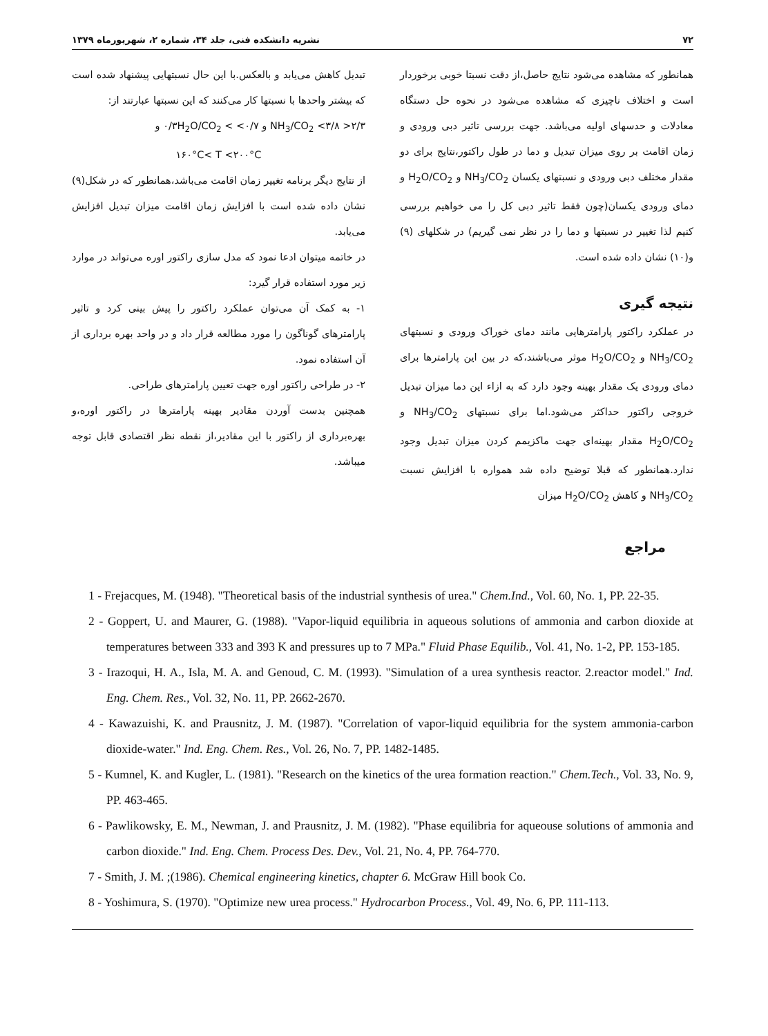۷۲ نشریه دانشکده فنی، جلد ۳۴، شماره ۲، شهریورماه ۱۳۷۹
همانطور که مشاهده می‌شود نتایج حاصل،از دقت نسبتا خوبی برخوردار است و اختلاف ناچیزی که مشاهده می‌شود در نحوه حل دستگاه معادلات و حدسهای اولیه می‌باشد. جهت بررسی تاثیر دبی ورودی و زمان اقامت بر روی میزان تبدیل و دما در طول راکتور،نتایج برای دو مقدار مختلف دبی ورودی و نسبتهای یکسان NH<sub>3</sub>/CO<sub>2</sub> و H<sub>2</sub>O/CO<sub>2</sub> و دمای ورودی یکسان(چون فقط تاثیر دبی کل را می خواهیم بررسی کنیم لذا تغییر در نسبتها و دما را در نظر نمی گیریم) در شکلهای (۹) و(۱۰) نشان داده شده است.
نتیجه گیری
در عملکرد راکتور پارامترهایی مانند دمای خوراک ورودی و نسبتهای NH<sub>3</sub>/CO<sub>2</sub> و H<sub>2</sub>O/CO<sub>2</sub> موثر می‌باشند،که در بین این پارامترها برای دمای ورودی یک مقدار بهینه وجود دارد که به ازاء این دما میزان تبدیل خروجی راکتور حداکثر می‌شود.اما برای نسبتهای NH<sub>3</sub>/CO<sub>2</sub> و H<sub>2</sub>O/CO<sub>2</sub> مقدار بهینه‌ای جهت ماکزیمم کردن میزان تبدیل وجود ندارد.همانطور که قبلا توضیح داده شد همواره با افزایش نسبت NH<sub>3</sub>/CO<sub>2</sub> و کاهش H<sub>2</sub>O/CO<sub>2</sub> میزان
تبدیل کاهش می‌یابد و بالعکس.با این حال نسبتهایی پیشنهاد شده است که بیشتر واحدها با نسبتها کار می‌کنند که این نسبتها عبارتند از:
۲/۳< NH<sub>3</sub>/CO<sub>2</sub> <۳/۸ و ۰/۳H<sub>2</sub>O/CO<sub>2</sub> < <۰/۷ و
۱۶۰°C< T <۲۰۰°C
از نتایج دیگر برنامه تغییر زمان اقامت می‌باشد،همانطور که در شکل(۹) نشان داده شده است با افزایش زمان اقامت میزان تبدیل افزایش می‌یابد.
در خاتمه میتوان ادعا نمود که مدل سازی راکتور اوره می‌تواند در موارد زیر مورد استفاده قرار گیرد:
۱- به کمک آن می‌توان عملکرد راکتور را پیش بینی کرد و تاثیر پارامترهای گوناگون را مورد مطالعه قرار داد و در واحد بهره برداری از آن استفاده نمود.
۲- در طراحی راکتور اوره جهت تعیین پارامترهای طراحی.
همچنین بدست آوردن مقادیر بهینه پارامترها در راکتور اوره،و بهره‌برداری از راکتور با این مقادیر،از نقطه نظر اقتصادی قابل توجه میباشد.
مراجع
1 - Frejacques, M. (1948). "Theoretical basis of the industrial synthesis of urea." Chem.Ind., Vol. 60, No. 1, PP. 22-35.
2 - Goppert, U. and Maurer, G. (1988). "Vapor-liquid equilibria in aqueous solutions of ammonia and carbon dioxide at temperatures between 333 and 393 K and pressures up to 7 MPa." Fluid Phase Equilib., Vol. 41, No. 1-2, PP. 153-185.
3 - Irazoqui, H. A., Isla, M. A. and Genoud, C. M. (1993). "Simulation of a urea synthesis reactor. 2.reactor model." Ind. Eng. Chem. Res., Vol. 32, No. 11, PP. 2662-2670.
4 - Kawazuishi, K. and Prausnitz, J. M. (1987). "Correlation of vapor-liquid equilibria for the system ammonia-carbon dioxide-water." Ind. Eng. Chem. Res., Vol. 26, No. 7, PP. 1482-1485.
5 - Kumnel, K. and Kugler, L. (1981). "Research on the kinetics of the urea formation reaction." Chem.Tech., Vol. 33, No. 9, PP. 463-465.
6 - Pawlikowsky, E. M., Newman, J. and Prausnitz, J. M. (1982). "Phase equilibria for aqueouse solutions of ammonia and carbon dioxide." Ind. Eng. Chem. Process Des. Dev., Vol. 21, No. 4, PP. 764-770.
7 - Smith, J. M. ;(1986). Chemical engineering kinetics, chapter 6. McGraw Hill book Co.
8 - Yoshimura, S. (1970). "Optimize new urea process." Hydrocarbon Process., Vol. 49, No. 6, PP. 111-113.